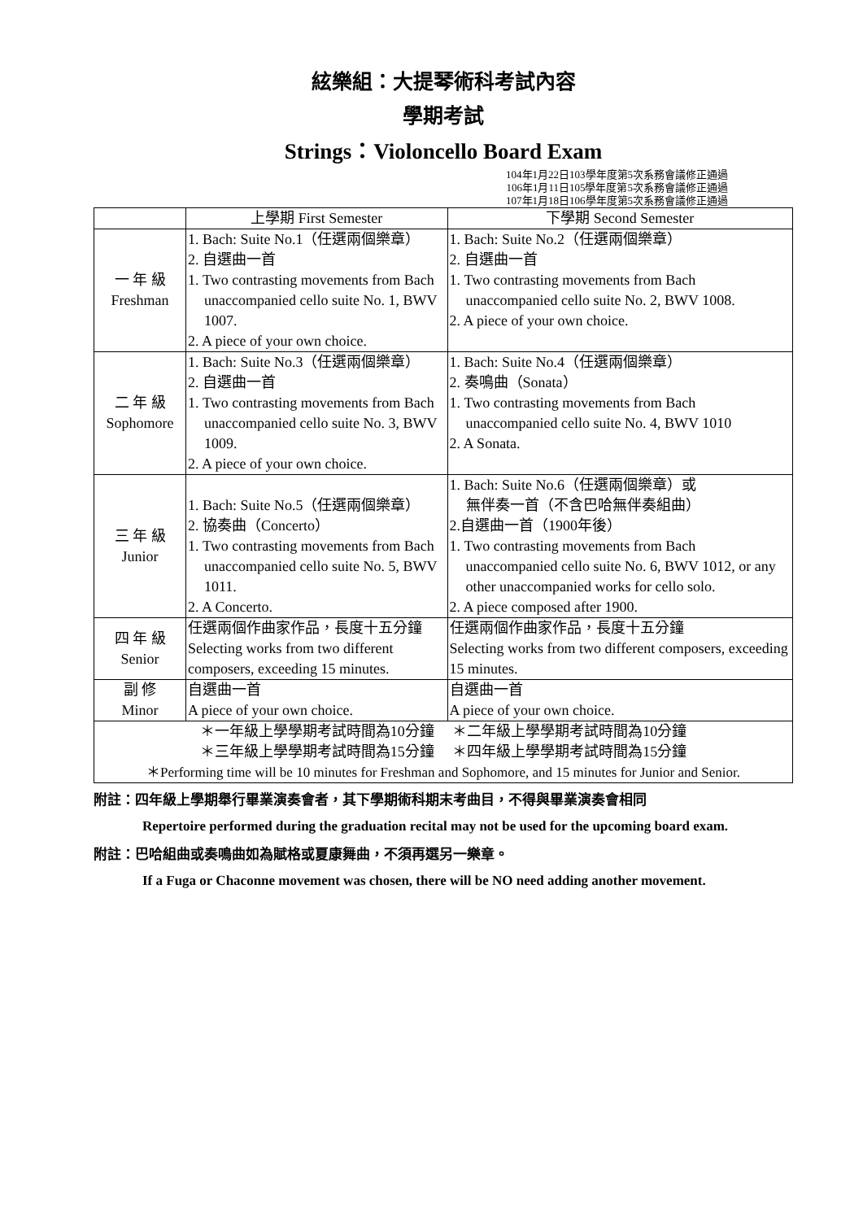絃樂組：大提琴術科考試內容
學期考試
Strings：Violoncello Board Exam
104年1月22日103學年度第5次系務會議修正通過
106年1月11日105學年度第5次系務會議修正通過
107年1月18日106學年度第5次系務會議修正通過
| | 上學期 First Semester | 下學期 Second Semester |
| --- | --- | --- |
| 一 年 級 Freshman | 1. Bach: Suite No.1（任選兩個樂章） 2. 自選曲一首 1. Two contrasting movements from Bach unaccompanied cello suite No. 1, BWV 1007. 2. A piece of your own choice. | 1. Bach: Suite No.2（任選兩個樂章） 2. 自選曲一首 1. Two contrasting movements from Bach unaccompanied cello suite No. 2, BWV 1008. 2. A piece of your own choice. |
| 二 年 級 Sophomore | 1. Bach: Suite No.3（任選兩個樂章） 2. 自選曲一首 1. Two contrasting movements from Bach unaccompanied cello suite No. 3, BWV 1009. 2. A piece of your own choice. | 1. Bach: Suite No.4（任選兩個樂章） 2. 奏鳴曲（Sonata） 1. Two contrasting movements from Bach unaccompanied cello suite No. 4, BWV 1010 2. A Sonata. |
| 三 年 級 Junior | 1. Bach: Suite No.5（任選兩個樂章） 2. 協奏曲（Concerto） 1. Two contrasting movements from Bach unaccompanied cello suite No. 5, BWV 1011. 2. A Concerto. | 1. Bach: Suite No.6（任選兩個樂章）或 無伴奏一首（不含巴哈無伴奏組曲） 2.自選曲一首（1900年後） 1. Two contrasting movements from Bach unaccompanied cello suite No. 6, BWV 1012, or any other unaccompanied works for cello solo. 2. A piece composed after 1900. |
| 四 年 級 Senior | 任選兩個作曲家作品，長度十五分鐘 Selecting works from two different composers, exceeding 15 minutes. | 任選兩個作曲家作品，長度十五分鐘 Selecting works from two different composers, exceeding 15 minutes. |
| 副 修 Minor | 自選曲一首 A piece of your own choice. | 自選曲一首 A piece of your own choice. |
| ＊一年級上學學期考試時間為10分鐘 ＊二年級上學學期考試時間為10分鐘 ＊三年級上學學期考試時間為15分鐘 ＊四年級上學學期考試時間為15分鐘 ＊Performing time will be 10 minutes for Freshman and Sophomore, and 15 minutes for Junior and Senior. | | |
附註：四年級上學期舉行畢業演奏會者，其下學期術科期末考曲目，不得與畢業演奏會相同
Repertoire performed during the graduation recital may not be used for the upcoming board exam.
附註：巴哈組曲或奏鳴曲如為賦格或夏康舞曲，不須再選另一樂章。
If a Fuga or Chaconne movement was chosen, there will be NO need adding another movement.